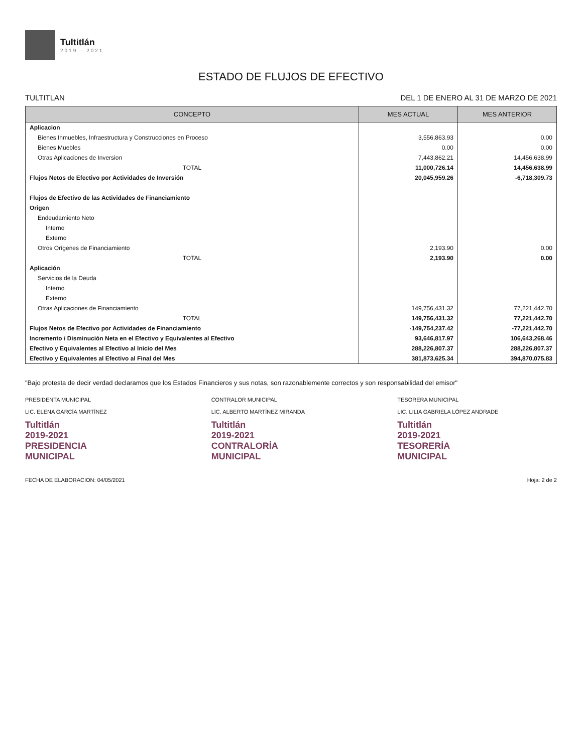Tultitlán
2019 · 2021
ESTADO DE FLUJOS DE EFECTIVO
TULTITLAN DEL 1 DE ENERO AL 31 DE MARZO DE 2021
| CONCEPTO | MES ACTUAL | MES ANTERIOR |
| --- | --- | --- |
| Aplicacion | | |
| Bienes Inmuebles, Infraestructura y Construcciones en Proceso | 3,556,863.93 | 0.00 |
| Bienes Muebles | 0.00 | 0.00 |
| Otras Aplicaciones de Inversion | 7,443,862.21 | 14,456,638.99 |
| TOTAL | 11,000,726.14 | 14,456,638.99 |
| Flujos Netos de Efectivo por Actividades de Inversión | 20,045,959.26 | -6,718,309.73 |
| Flujos de Efectivo de las Actividades de Financiamiento | | |
| Origen | | |
| Endeudamiento Neto | | |
| Interno | | |
| Externo | | |
| Otros Orígenes de Financiamiento | 2,193.90 | 0.00 |
| TOTAL | 2,193.90 | 0.00 |
| Aplicación | | |
| Servicios de la Deuda | | |
| Interno | | |
| Externo | | |
| Otras Aplicaciones de Financiamiento | 149,756,431.32 | 77,221,442.70 |
| TOTAL | 149,756,431.32 | 77,221,442.70 |
| Flujos Netos de Efectivo por Actividades de Financiamiento | -149,754,237.42 | -77,221,442.70 |
| Incremento / Disminución Neta en el Efectivo y Equivalentes al Efectivo | 93,646,817.97 | 106,643,268.46 |
| Efectivo y Equivalentes al Efectivo al Inicio del Mes | 288,226,807.37 | 288,226,807.37 |
| Efectivo y Equivalentes al Efectivo al Final del Mes | 381,873,625.34 | 394,870,075.83 |
"Bajo protesta de decir verdad declaramos que los Estados Financieros y sus notas, son razonablemente correctos y son responsabilidad del emisor"
PRESIDENTA MUNICIPAL
LIC. ELENA GARCÍA MARTÍNEZ
Tultitlán 2019-2021
PRESIDENCIA MUNICIPAL
CONTRALOR MUNICIPAL
LIC. ALBERTO MARTÍNEZ MIRANDA
Tultitlán 2019-2021
CONTRALORÍA MUNICIPAL
TESORERA MUNICIPAL
LIC. LILIA GABRIELA LÓPEZ ANDRADE
Tultitlán 2019-2021
TESORERÍA MUNICIPAL
FECHA DE ELABORACION: 04/05/2021 Hoja: 2 de 2